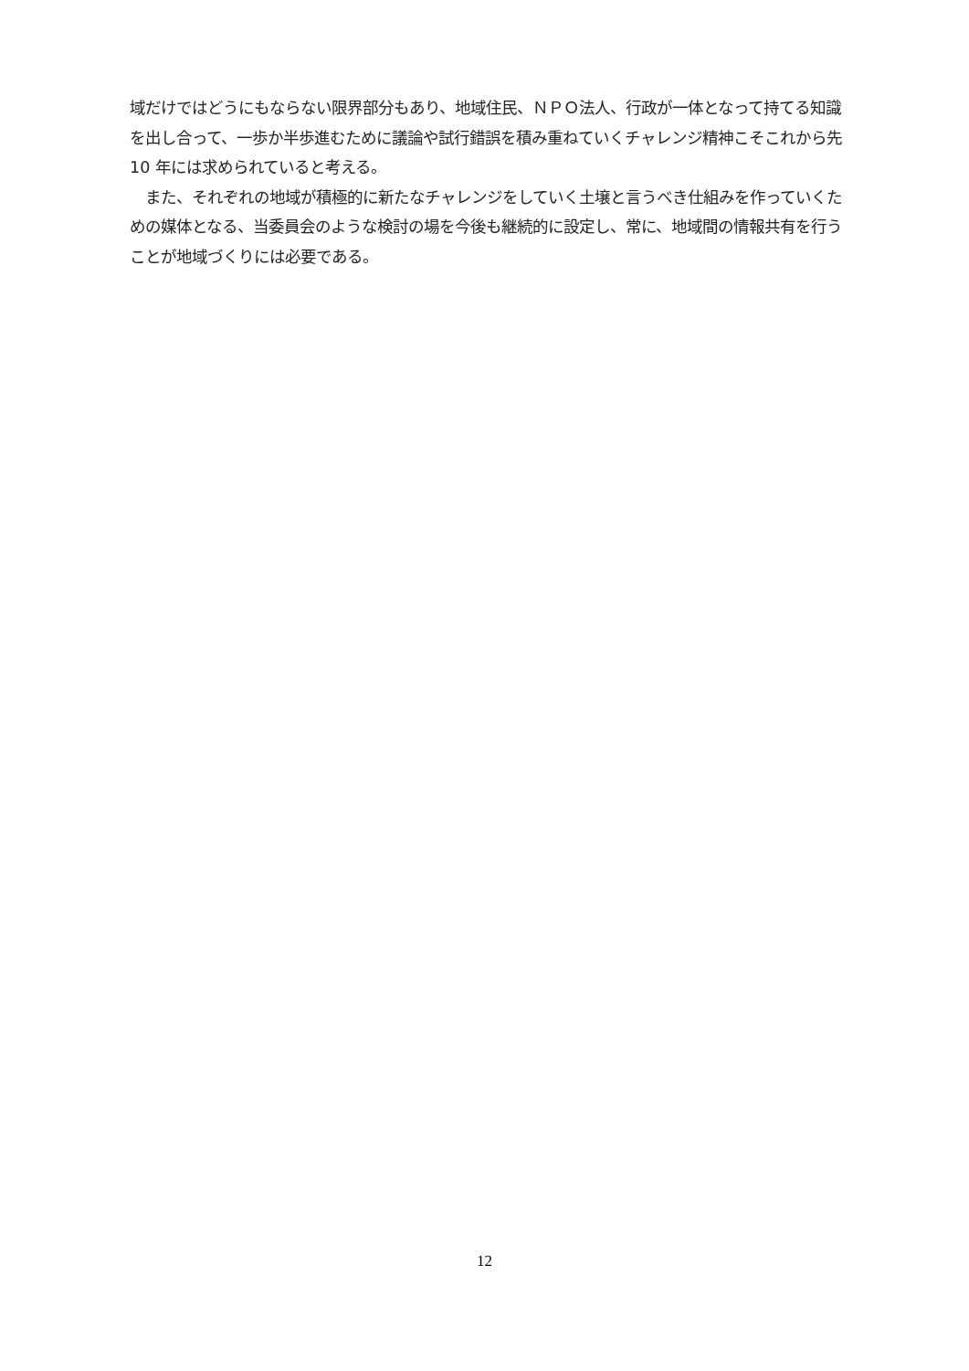域だけではどうにもならない限界部分もあり、地域住民、ＮＰＯ法人、行政が一体となって持てる知識を出し合って、一歩か半歩進むために議論や試行錯誤を積み重ねていくチャレンジ精神こそこれから先 10 年には求められていると考える。
　また、それぞれの地域が積極的に新たなチャレンジをしていく土壌と言うべき仕組みを作っていくための媒体となる、当委員会のような検討の場を今後も継続的に設定し、常に、地域間の情報共有を行うことが地域づくりには必要である。
12